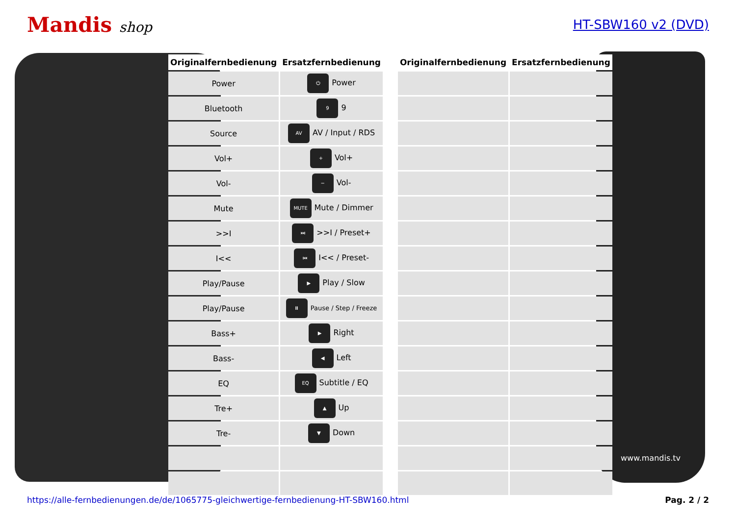Mandis shop HT-SBW160 v2 (DVD)
www.mandis.tv
| Originalfernbedienung | Ersatzfernbedienung |
| --- | --- |
| Power | ⏻ Power |
| Bluetooth | 9 9 |
| Source | AV AV / Input / RDS |
| Vol+ | + Vol+ |
| Vol- | − Vol- |
| Mute | MUTE Mute / Dimmer |
| >>I | ⏭ >>I / Preset+ |
| I<< | ⏮ I<< / Preset- |
| Play/Pause | ▶ Play / Slow |
| Play/Pause | ⏸ Pause / Step / Freeze |
| Bass+ | ▶ Right |
| Bass- | ◀ Left |
| EQ | EQ Subtitle / EQ |
| Tre+ | ▲ Up |
| Tre- | ▼ Down |
| Originalfernbedienung | Ersatzfernbedienung |
| --- | --- |
https://alle-fernbedienungen.de/de/1065775-gleichwertige-fernbedienung-HT-SBW160.html Pag. 2 / 2